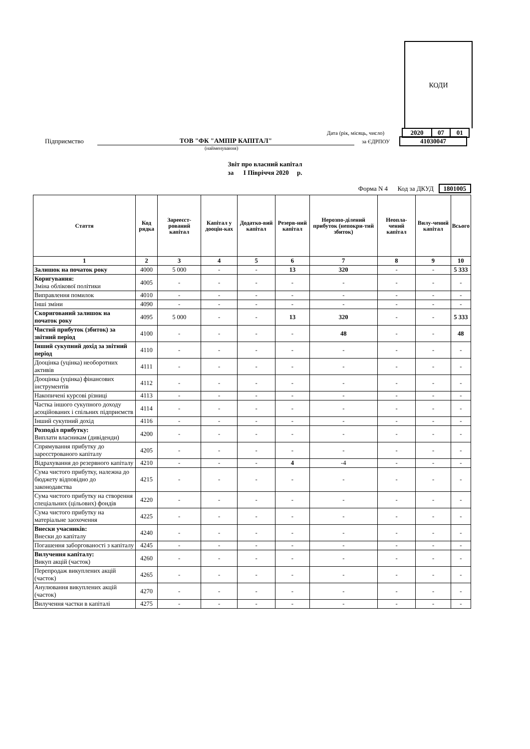КОДИ
Дата (рік, місяць, число)
| 2020 | 07 | 01 |
Підприємство ТОВ "ФК "АМПІР КАПІТАЛ" за ЄДРПОУ
| 41030047 |
(найменування)
Звіт про власний капітал
за І Півріччя 2020 р.
Форма N 4 Код за ДКУД 1801005
| Стаття | Код рядка | Зарееєст-рований капітал | Капітал у дооцін-ках | Додатко-вий капітал | Резерв-ний капітал | Нерозпо-ділений прибуток (непокри-тий збиток) | Неопла-чений капітал | Вилу-чений капітал | Всього |
| --- | --- | --- | --- | --- | --- | --- | --- | --- | --- |
| 1 | 2 | 3 | 4 | 5 | 6 | 7 | 8 | 9 | 10 |
| Залишок на початок року | 4000 | 5 000 | - | - | 13 | 320 | - | - | 5 333 |
| Коригування: Зміна облікової політики | 4005 | - | - | - | - | - | - | - | - |
| Виправлення помилок | 4010 | - | - | - | - | - | - | - | - |
| Інші зміни | 4090 | - | - | - | - | - | - | - | - |
| Скоригований залишок на початок року | 4095 | 5 000 | - | - | 13 | 320 | - | - | 5 333 |
| Чистий прибуток (збиток) за звітний період | 4100 | - | - | - | - | 48 | - | - | 48 |
| Інший сукупний дохід за звітний період | 4110 | - | - | - | - | - | - | - | - |
| Дооцінка (уцінка) необоротних активів | 4111 | - | - | - | - | - | - | - | - |
| Дооцінка (уцінка) фінансових інструментів | 4112 | - | - | - | - | - | - | - | - |
| Накопичені курсові різниці | 4113 | - | - | - | - | - | - | - | - |
| Частка іншого сукупного доходу асоційованих і спільних підприємств | 4114 | - | - | - | - | - | - | - | - |
| Інший сукупний дохід | 4116 | - | - | - | - | - | - | - | - |
| Розподіл прибутку: Виплати власникам (дивіденди) | 4200 | - | - | - | - | - | - | - | - |
| Спрямування прибутку до зареєстрованого капіталу | 4205 | - | - | - | - | - | - | - | - |
| Відрахування до резервного капіталу | 4210 | - | - | - | 4 | -4 | - | - | - |
| Сума чистого прибутку, належна до бюджету відповідно до законодавства | 4215 | - | - | - | - | - | - | - | - |
| Сума чистого прибутку на створення спеціальних (цільових) фондів | 4220 | - | - | - | - | - | - | - | - |
| Сума чистого прибутку на матеріальне заохочення | 4225 | - | - | - | - | - | - | - | - |
| Внески учасників: Внески до капіталу | 4240 | - | - | - | - | - | - | - | - |
| Погашення заборгованості з капіталу | 4245 | - | - | - | - | - | - | - | - |
| Вилучення капіталу: Викуп акцій (часток) | 4260 | - | - | - | - | - | - | - | - |
| Перепродаж викуплених акцій (часток) | 4265 | - | - | - | - | - | - | - | - |
| Анулювання викуплених акцій (часток) | 4270 | - | - | - | - | - | - | - | - |
| Вилучення частки в капіталі | 4275 | - | - | - | - | - | - | - | - |